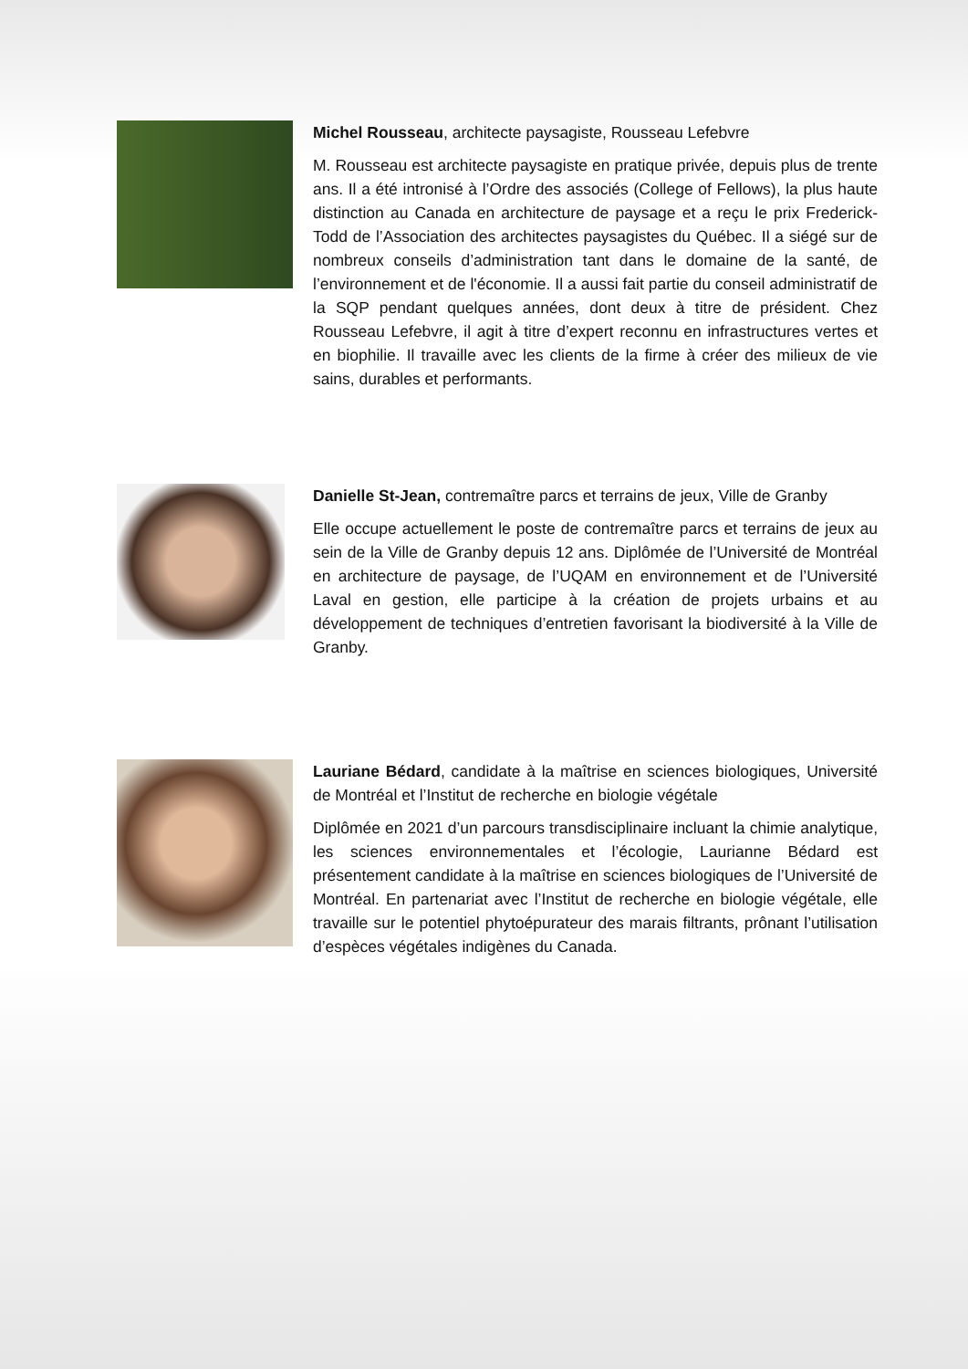Michel Rousseau, architecte paysagiste, Rousseau Lefebvre
M. Rousseau est architecte paysagiste en pratique privée, depuis plus de trente ans. Il a été intronisé à l’Ordre des associés (College of Fellows), la plus haute distinction au Canada en architecture de paysage et a reçu le prix Frederick-Todd de l’Association des architectes paysagistes du Québec. Il a siégé sur de nombreux conseils d’administration tant dans le domaine de la santé, de l’environnement et de l'économie. Il a aussi fait partie du conseil administratif de la SQP pendant quelques années, dont deux à titre de président. Chez Rousseau Lefebvre, il agit à titre d’expert reconnu en infrastructures vertes et en biophilie. Il travaille avec les clients de la firme à créer des milieux de vie sains, durables et performants.
Danielle St-Jean, contremaître parcs et terrains de jeux, Ville de Granby
Elle occupe actuellement le poste de contremaître parcs et terrains de jeux au sein de la Ville de Granby depuis 12 ans. Diplômée de l’Université de Montréal en architecture de paysage, de l’UQAM en environnement et de l’Université Laval en gestion, elle participe à la création de projets urbains et au développement de techniques d’entretien favorisant la biodiversité à la Ville de Granby.
Lauriane Bédard, candidate à la maîtrise en sciences biologiques, Université de Montréal et l’Institut de recherche en biologie végétale
Diplômée en 2021 d’un parcours transdisciplinaire incluant la chimie analytique, les sciences environnementales et l’écologie, Laurianne Bédard est présentement candidate à la maîtrise en sciences biologiques de l’Université de Montréal. En partenariat avec l’Institut de recherche en biologie végétale, elle travaille sur le potentiel phytoépurateur des marais filtrants, prônant l’utilisation d’espèces végétales indigènes du Canada.